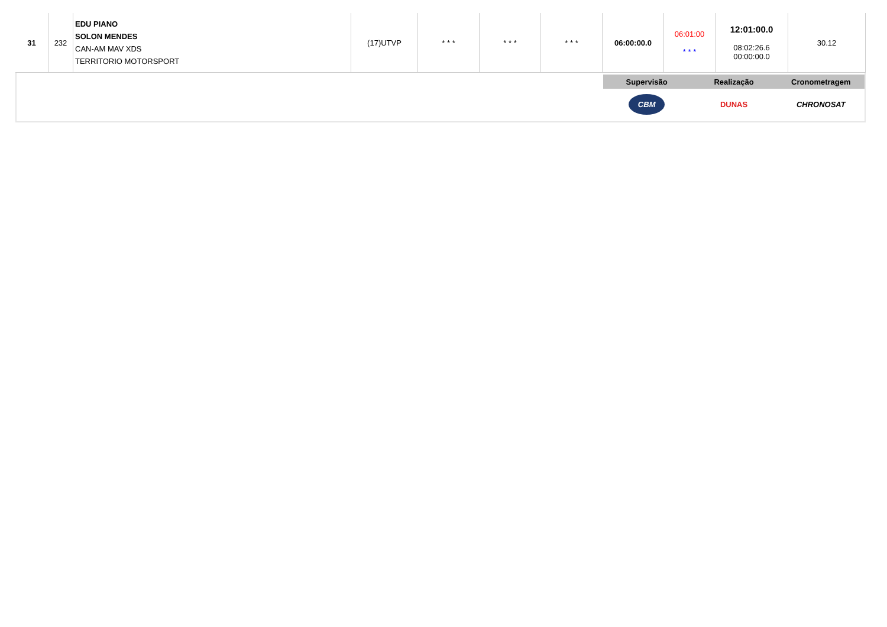| 31 | 232 | EDU PIANO SOLON MENDES CAN-AM MAV XDS TERRITORIO MOTORSPORT | (17)UTVP | * * * | * * * | * * * | 06:00:00.0 | 06:01:00 * * * | 12:01:00.0 08:02:26.6 00:00:00.0 | 30.12 |
Supervisão Realização Cronometragem
CBM
DUNAS CHRONOSAT